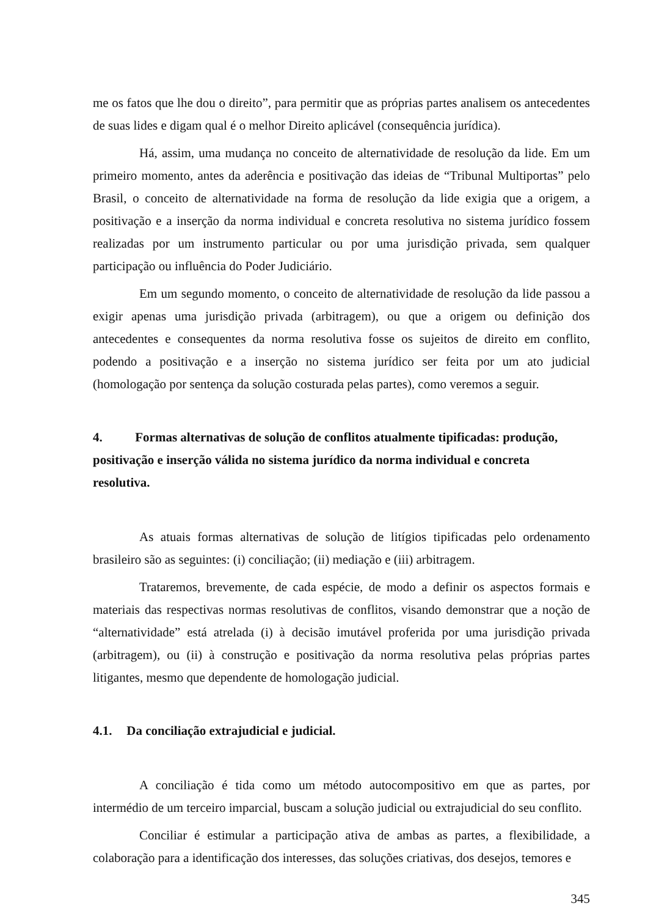me os fatos que lhe dou o direito”, para permitir que as próprias partes analisem os antecedentes de suas lides e digam qual é o melhor Direito aplicável (consequência jurídica).
Há, assim, uma mudança no conceito de alternatividade de resolução da lide. Em um primeiro momento, antes da aderência e positivação das ideias de “Tribunal Multiportas” pelo Brasil, o conceito de alternatividade na forma de resolução da lide exigia que a origem, a positivação e a inserção da norma individual e concreta resolutiva no sistema jurídico fossem realizadas por um instrumento particular ou por uma jurisdição privada, sem qualquer participação ou influência do Poder Judiciário.
Em um segundo momento, o conceito de alternatividade de resolução da lide passou a exigir apenas uma jurisdição privada (arbitragem), ou que a origem ou definição dos antecedentes e consequentes da norma resolutiva fosse os sujeitos de direito em conflito, podendo a positivação e a inserção no sistema jurídico ser feita por um ato judicial (homologação por sentença da solução costurada pelas partes), como veremos a seguir.
4. Formas alternativas de solução de conflitos atualmente tipificadas: produção, positivação e inserção válida no sistema jurídico da norma individual e concreta resolutiva.
As atuais formas alternativas de solução de litígios tipificadas pelo ordenamento brasileiro são as seguintes: (i) conciliação; (ii) mediação e (iii) arbitragem.
Trataremos, brevemente, de cada espécie, de modo a definir os aspectos formais e materiais das respectivas normas resolutivas de conflitos, visando demonstrar que a noção de “alternatividade” está atrelada (i) à decisão imutável proferida por uma jurisdição privada (arbitragem), ou (ii) à construção e positivação da norma resolutiva pelas próprias partes litigantes, mesmo que dependente de homologação judicial.
4.1. Da conciliação extrajudicial e judicial.
A conciliação é tida como um método autocompositivo em que as partes, por intermédio de um terceiro imparcial, buscam a solução judicial ou extrajudicial do seu conflito.
Conciliar é estimular a participação ativa de ambas as partes, a flexibilidade, a colaboração para a identificação dos interesses, das soluções criativas, dos desejos, temores e
345